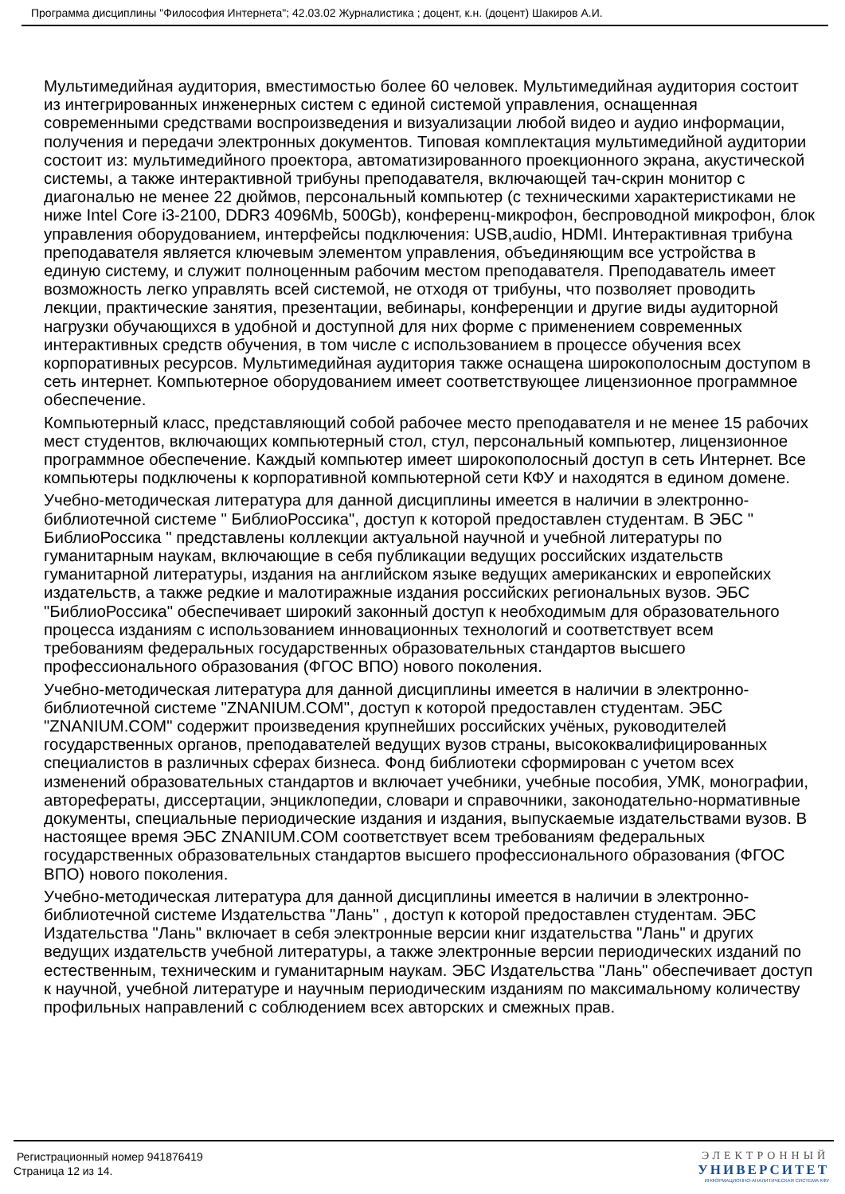Программа дисциплины "Философия Интернета"; 42.03.02 Журналистика ; доцент, к.н. (доцент) Шакиров А.И.
Мультимедийная аудитория, вместимостью более 60 человек. Мультимедийная аудитория состоит из интегрированных инженерных систем с единой системой управления, оснащенная современными средствами воспроизведения и визуализации любой видео и аудио информации, получения и передачи электронных документов. Типовая комплектация мультимедийной аудитории состоит из: мультимедийного проектора, автоматизированного проекционного экрана, акустической системы, а также интерактивной трибуны преподавателя, включающей тач-скрин монитор с диагональю не менее 22 дюймов, персональный компьютер (с техническими характеристиками не ниже Intel Core i3-2100, DDR3 4096Mb, 500Gb), конференц-микрофон, беспроводной микрофон, блок управления оборудованием, интерфейсы подключения: USB,audio, HDMI. Интерактивная трибуна преподавателя является ключевым элементом управления, объединяющим все устройства в единую систему, и служит полноценным рабочим местом преподавателя. Преподаватель имеет возможность легко управлять всей системой, не отходя от трибуны, что позволяет проводить лекции, практические занятия, презентации, вебинары, конференции и другие виды аудиторной нагрузки обучающихся в удобной и доступной для них форме с применением современных интерактивных средств обучения, в том числе с использованием в процессе обучения всех корпоративных ресурсов. Мультимедийная аудитория также оснащена широкополосным доступом в сеть интернет. Компьютерное оборудованием имеет соответствующее лицензионное программное обеспечение.
Компьютерный класс, представляющий собой рабочее место преподавателя и не менее 15 рабочих мест студентов, включающих компьютерный стол, стул, персональный компьютер, лицензионное программное обеспечение. Каждый компьютер имеет широкополосный доступ в сеть Интернет. Все компьютеры подключены к корпоративной компьютерной сети КФУ и находятся в едином домене.
Учебно-методическая литература для данной дисциплины имеется в наличии в электронно-библиотечной системе " БиблиоРоссика", доступ к которой предоставлен студентам. В ЭБС " БиблиоРоссика " представлены коллекции актуальной научной и учебной литературы по гуманитарным наукам, включающие в себя публикации ведущих российских издательств гуманитарной литературы, издания на английском языке ведущих американских и европейских издательств, а также редкие и малотиражные издания российских региональных вузов. ЭБС "БиблиоРоссика" обеспечивает широкий законный доступ к необходимым для образовательного процесса изданиям с использованием инновационных технологий и соответствует всем требованиям федеральных государственных образовательных стандартов высшего профессионального образования (ФГОС ВПО) нового поколения.
Учебно-методическая литература для данной дисциплины имеется в наличии в электронно-библиотечной системе "ZNANIUM.COM", доступ к которой предоставлен студентам. ЭБС "ZNANIUM.COM" содержит произведения крупнейших российских учёных, руководителей государственных органов, преподавателей ведущих вузов страны, высококвалифицированных специалистов в различных сферах бизнеса. Фонд библиотеки сформирован с учетом всех изменений образовательных стандартов и включает учебники, учебные пособия, УМК, монографии, авторефераты, диссертации, энциклопедии, словари и справочники, законодательно-нормативные документы, специальные периодические издания и издания, выпускаемые издательствами вузов. В настоящее время ЭБС ZNANIUM.COM соответствует всем требованиям федеральных государственных образовательных стандартов высшего профессионального образования (ФГОС ВПО) нового поколения.
Учебно-методическая литература для данной дисциплины имеется в наличии в электронно-библиотечной системе Издательства "Лань" , доступ к которой предоставлен студентам. ЭБС Издательства "Лань" включает в себя электронные версии книг издательства "Лань" и других ведущих издательств учебной литературы, а также электронные версии периодических изданий по естественным, техническим и гуманитарным наукам. ЭБС Издательства "Лань" обеспечивает доступ к научной, учебной литературе и научным периодическим изданиям по максимальному количеству профильных направлений с соблюдением всех авторских и смежных прав.
Регистрационный номер 941876419
Страница 12 из 14.
ЭЛЕКТРОННЫЙ
УНИВЕРСИТЕТ
ИНФОРМАЦИОННО-АНАЛИТИЧЕСКАЯ СИСТЕМА КФУ